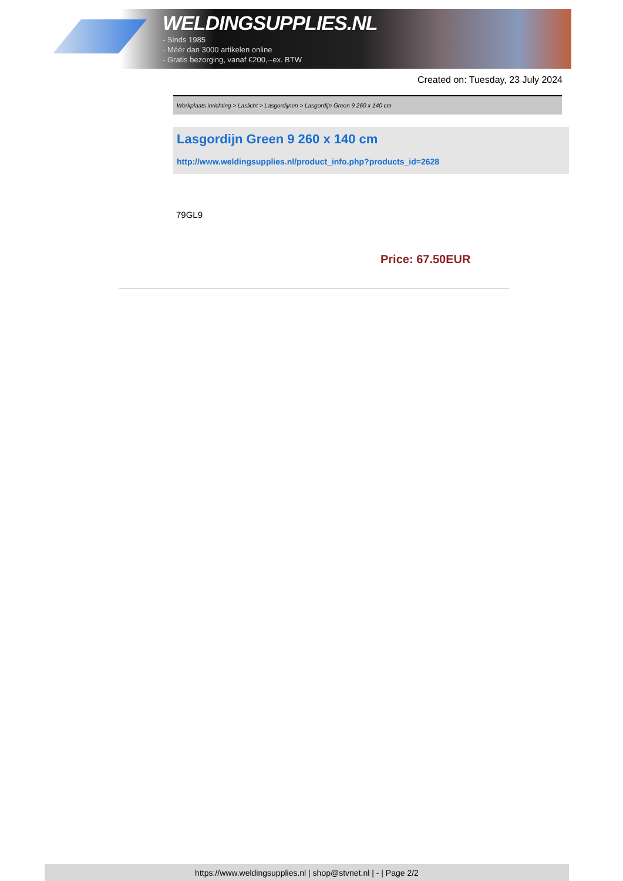WELDINGSUPPLIES.NL
- Sinds 1985
- Méér dan 3000 artikelen online
- Gratis bezorging, vanaf €200,--ex. BTW
Created on: Tuesday, 23 July 2024
Werkplaats inrichting > Laslicht > Lasgordijnen > Lasgordijn Green 9 260 x 140 cm
Lasgordijn Green 9 260 x 140 cm
http://www.weldingsupplies.nl/product_info.php?products_id=2628
79GL9
Price: 67.50EUR
https://www.weldingsupplies.nl | shop@stvnet.nl | - | Page 2/2